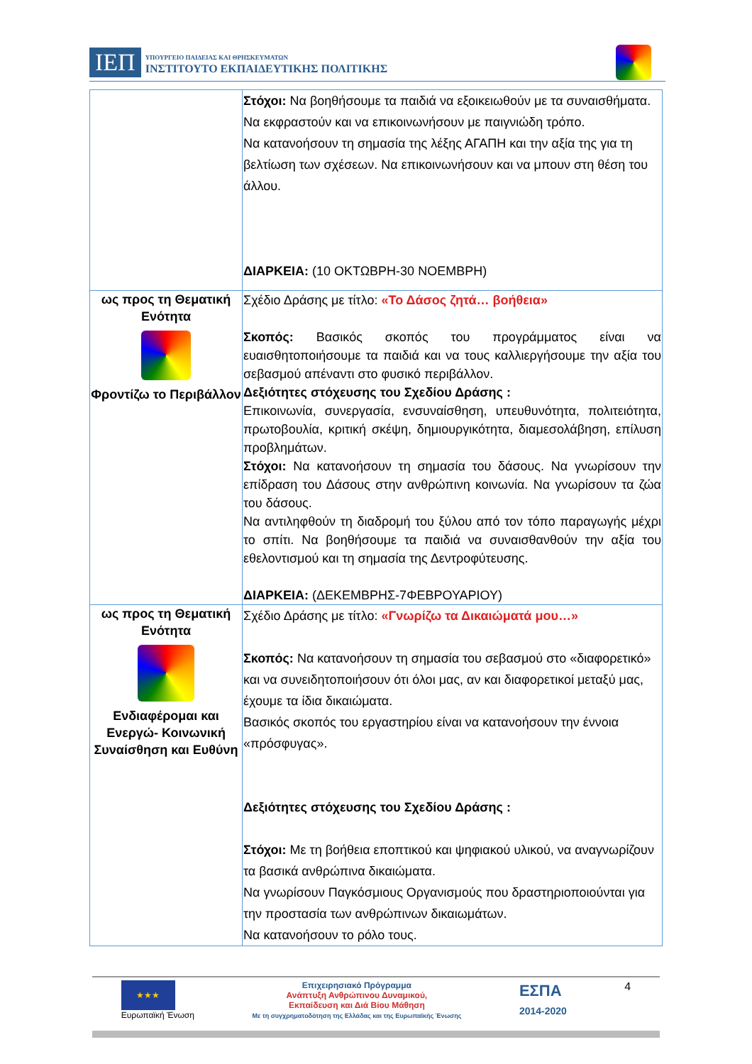ΙΕΠ ΥΠΟΥΡΓΕΙΟ ΠΑΙΔΕΙΑΣ ΚΑΙ ΘΡΗΣΚΕΥΜΑΤΩΝ
ΙΝΣΤΙΤΟΥΤΟ ΕΚΠΑΙΔΕΥΤΙΚΗΣ ΠΟΛΙΤΙΚΗΣ
| | Στόχοι: Να βοηθήσουμε τα παιδιά να εξοικειωθούν με τα συναισθήματα. Να εκφραστούν και να επικοινωνήσουν με παιγνιώδη τρόπο. Να κατανοήσουν τη σημασία της λέξης ΑΓΑΠΗ και την αξία της για τη βελτίωση των σχέσεων. Να επικοινωνήσουν και να μπουν στη θέση του άλλου. ΔΙΑΡΚΕΙΑ: (10 ΟΚΤΩΒΡΗ-30 ΝΟΕΜΒΡΗ) |
| ως προς τη Θεματική Ενότητα Φροντίζω το Περιβάλλον | Σχέδιο Δράσης με τίτλο: «Το Δάσος ζητά… βοήθεια» Σκοπός: Βασικός σκοπός του προγράμματος είναι να ευαισθητοποιήσουμε τα παιδιά και να τους καλλιεργήσουμε την αξία του σεβασμού απέναντι στο φυσικό περιβάλλον. Δεξιότητες στόχευσης του Σχεδίου Δράσης : Επικοινωνία, συνεργασία, ενσυναίσθηση, υπευθυνότητα, πολιτειότητα, πρωτοβουλία, κριτική σκέψη, δημιουργικότητα, διαμεσολάβηση, επίλυση προβλημάτων. Στόχοι: Να κατανοήσουν τη σημασία του δάσους. Να γνωρίσουν την επίδραση του Δάσους στην ανθρώπινη κοινωνία. Να γνωρίσουν τα ζώα του δάσους. Να αντιληφθούν τη διαδρομή του ξύλου από τον τόπο παραγωγής μέχρι το σπίτι. Να βοηθήσουμε τα παιδιά να συναισθανθούν την αξία του εθελοντισμού και τη σημασία της Δεντροφύτευσης. ΔΙΑΡΚΕΙΑ: (ΔΕΚΕΜΒΡΗΣ-7ΦΕΒΡΟΥΑΡΙΟΥ) |
| ως προς τη Θεματική Ενότητα Ενδιαφέρομαι και Ενεργώ- Κοινωνική Συναίσθηση και Ευθύνη | Σχέδιο Δράσης με τίτλο: «Γνωρίζω τα Δικαιώματά μου…» Σκοπός: Να κατανοήσουν τη σημασία του σεβασμού στο «διαφορετικό» και να συνειδητοποιήσουν ότι όλοι μας, αν και διαφορετικοί μεταξύ μας, έχουμε τα ίδια δικαιώματα. Βασικός σκοπός του εργαστηρίου είναι να κατανοήσουν την έννοια «πρόσφυγας». Δεξιότητες στόχευσης του Σχεδίου Δράσης : Στόχοι: Με τη βοήθεια εποπτικού και ψηφιακού υλικού, να αναγνωρίζουν τα βασικά ανθρώπινα δικαιώματα. Να γνωρίσουν Παγκόσμιους Οργανισμούς που δραστηριοποιούνται για την προστασία των ανθρώπινων δικαιωμάτων. Να κατανοήσουν το ρόλο τους. |
★★★
Ευρωπαϊκή Ένωση
Επιχειρησιακό Πρόγραμμα
Ανάπτυξη Ανθρώπινου Δυναμικού,
Εκπαίδευση και Διά Βίου Μάθηση
Με τη συγχρηματοδότηση της Ελλάδας και της Ευρωπαϊκής Ένωσης
ΕΣΠΑ
2014-2020
4